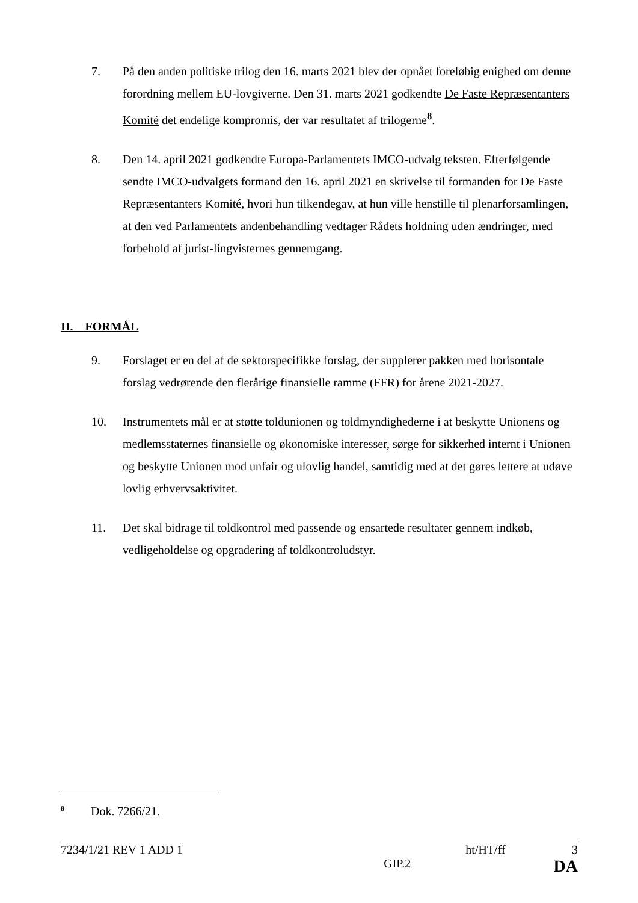7. På den anden politiske trilog den 16. marts 2021 blev der opnået foreløbig enighed om denne forordning mellem EU-lovgiverne. Den 31. marts 2021 godkendte De Faste Repræsentanters Komité det endelige kompromis, der var resultatet af trilogerne<sup>8</sup>.
8. Den 14. april 2021 godkendte Europa-Parlamentets IMCO-udvalg teksten. Efterfølgende sendte IMCO-udvalgets formand den 16. april 2021 en skrivelse til formanden for De Faste Repræsentanters Komité, hvori hun tilkendegav, at hun ville henstille til plenarforsamlingen, at den ved Parlamentets andenbehandling vedtager Rådets holdning uden ændringer, med forbehold af jurist-lingvisternes gennemgang.
II. FORMÅL
9. Forslaget er en del af de sektorspecifikke forslag, der supplerer pakken med horisontale forslag vedrørende den flerårige finansielle ramme (FFR) for årene 2021-2027.
10. Instrumentets mål er at støtte toldunionen og toldmyndighederne i at beskytte Unionens og medlemsstaternes finansielle og økonomiske interesser, sørge for sikkerhed internt i Unionen og beskytte Unionen mod unfair og ulovlig handel, samtidig med at det gøres lettere at udøve lovlig erhvervsaktivitet.
11. Det skal bidrage til toldkontrol med passende og ensartede resultater gennem indkøb, vedligeholdelse og opgradering af toldkontroludstyr.
<sup>8</sup> Dok. 7266/21.
7234/1/21 REV 1 ADD 1 ht/HT/ff 3
GIP.2 DA